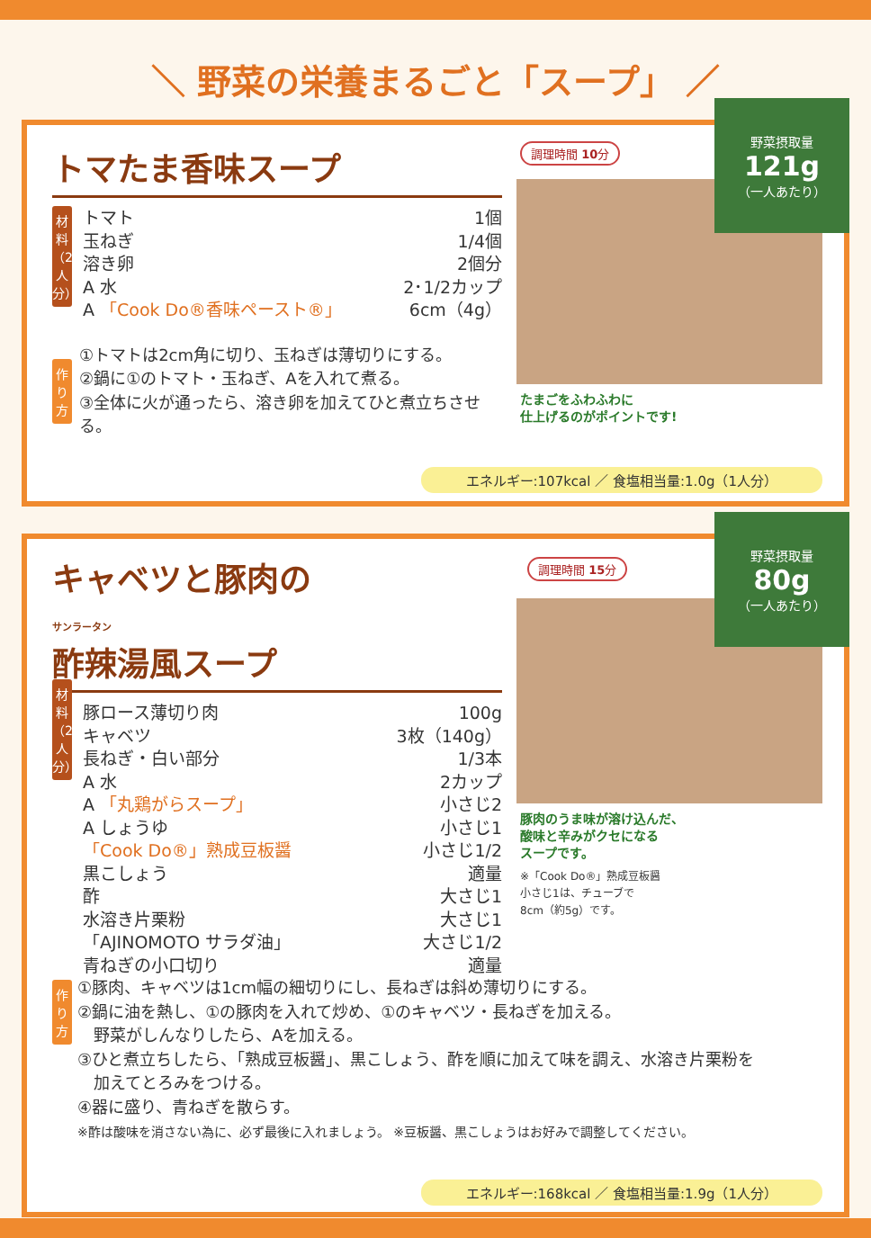＼ 野菜の栄養まるごと「スープ」 ／
トマたま香味スープ
材料（2人分）
トマト 1個
玉ねぎ 1/4個
溶き卵 2個分
A 水 2･1/2カップ
A 「Cook Do®香味ペースト®」 6cm（4g）
作り方
①トマトは2cm角に切り、玉ねぎは薄切りにする。
②鍋に①のトマト・玉ねぎ、Aを入れて煮る。
③全体に火が通ったら、溶き卵を加えてひと煮立ちさせる。
調理時間 10分
野菜摂取量
121g
（一人あたり）
たまごをふわふわに
仕上げるのがポイントです!
エネルギー:107kcal ／ 食塩相当量:1.0g（1人分）
キャベツと豚肉の
サンラータン
酢辣湯風スープ
材料（2人分）
豚ロース薄切り肉 100g
キャベツ 3枚（140g）
長ねぎ・白い部分 1/3本
A 水 2カップ
A 「丸鶏がらスープ」 小さじ2
A しょうゆ 小さじ1
「Cook Do®」熟成豆板醤 小さじ1/2
黒こしょう 適量
酢 大さじ1
水溶き片栗粉 大さじ1
「AJINOMOTO サラダ油」 大さじ1/2
青ねぎの小口切り 適量
調理時間 15分
野菜摂取量
80g
（一人あたり）
豚肉のうま味が溶け込んだ、
酸味と辛みがクセになる
スープです。
※「Cook Do®」熟成豆板醤
小さじ1は、チューブで
8cm（約5g）です。
作り方
①豚肉、キャベツは1cm幅の細切りにし、長ねぎは斜め薄切りにする。
②鍋に油を熱し、①の豚肉を入れて炒め、①のキャベツ・長ねぎを加える。
　野菜がしんなりしたら、Aを加える。
③ひと煮立ちしたら、「熟成豆板醤」、黒こしょう、酢を順に加えて味を調え、水溶き片栗粉を
　加えてとろみをつける。
④器に盛り、青ねぎを散らす。
※酢は酸味を消さない為に、必ず最後に入れましょう。 ※豆板醤、黒こしょうはお好みで調整してください。
エネルギー:168kcal ／ 食塩相当量:1.9g（1人分）